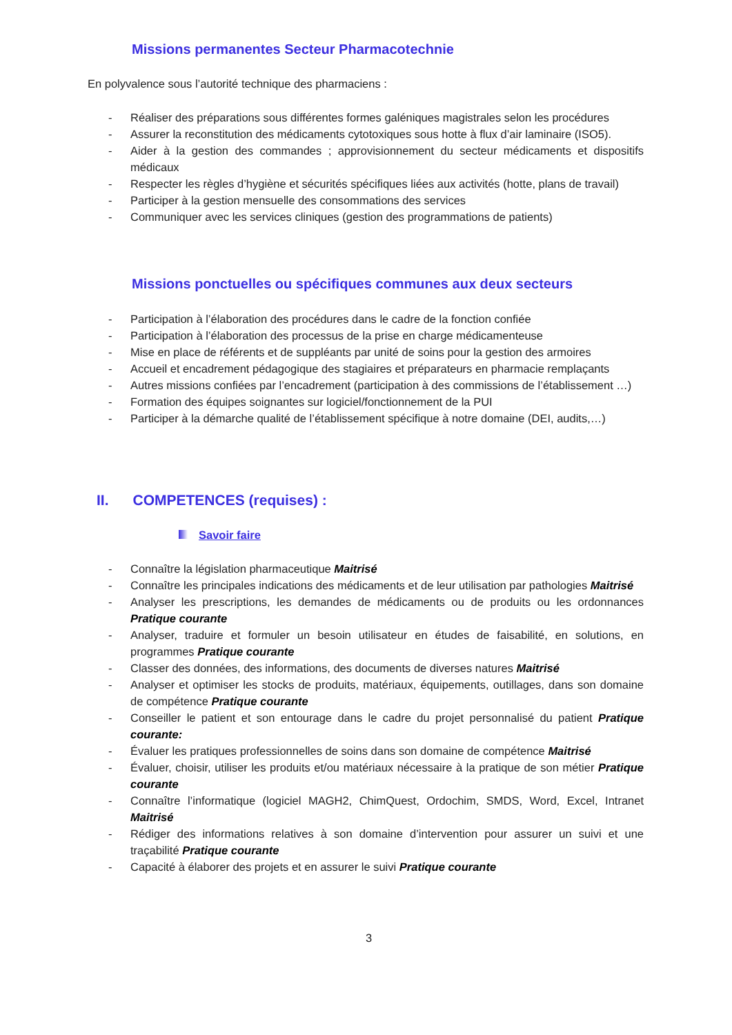Missions permanentes Secteur Pharmacotechnie
En polyvalence sous l’autorité technique des pharmaciens :
- Réaliser des préparations sous différentes formes galéniques magistrales selon les procédures
- Assurer la reconstitution des médicaments cytotoxiques sous hotte à flux d’air laminaire (ISO5).
- Aider à la gestion des commandes ; approvisionnement du secteur médicaments et dispositifs médicaux
- Respecter les règles d’hygiène et sécurités spécifiques liées aux activités (hotte, plans de travail)
- Participer à la gestion mensuelle des consommations des services
- Communiquer avec les services cliniques (gestion des programmations de patients)
Missions ponctuelles ou spécifiques communes aux deux secteurs
- Participation à l’élaboration des procédures dans le cadre de la fonction confiée
- Participation à l’élaboration des processus de la prise en charge médicamenteuse
- Mise en place de référents et de suppléants par unité de soins pour la gestion des armoires
- Accueil et encadrement pédagogique des stagiaires et préparateurs en pharmacie remplaçants
- Autres missions confiées par l’encadrement (participation à des commissions de l’établissement …)
- Formation des équipes soignantes sur logiciel/fonctionnement de la PUI
- Participer à la démarche qualité de l’établissement spécifique à notre domaine (DEI, audits,…)
II. COMPETENCES (requises) :
Savoir faire
- Connaître la législation pharmaceutique Maitrisé
- Connaître les principales indications des médicaments et de leur utilisation par pathologies Maitrisé
- Analyser les prescriptions, les demandes de médicaments ou de produits ou les ordonnances Pratique courante
- Analyser, traduire et formuler un besoin utilisateur en études de faisabilité, en solutions, en programmes Pratique courante
- Classer des données, des informations, des documents de diverses natures Maitrisé
- Analyser et optimiser les stocks de produits, matériaux, équipements, outillages, dans son domaine de compétence Pratique courante
- Conseiller le patient et son entourage dans le cadre du projet personnalisé du patient Pratique courante:
- Évaluer les pratiques professionnelles de soins dans son domaine de compétence Maitrisé
- Évaluer, choisir, utiliser les produits et/ou matériaux nécessaire à la pratique de son métier Pratique courante
- Connaître l’informatique (logiciel MAGH2, ChimQuest, Ordochim, SMDS, Word, Excel, Intranet Maitrisé
- Rédiger des informations relatives à son domaine d’intervention pour assurer un suivi et une traçabilité Pratique courante
- Capacité à élaborer des projets et en assurer le suivi Pratique courante
3